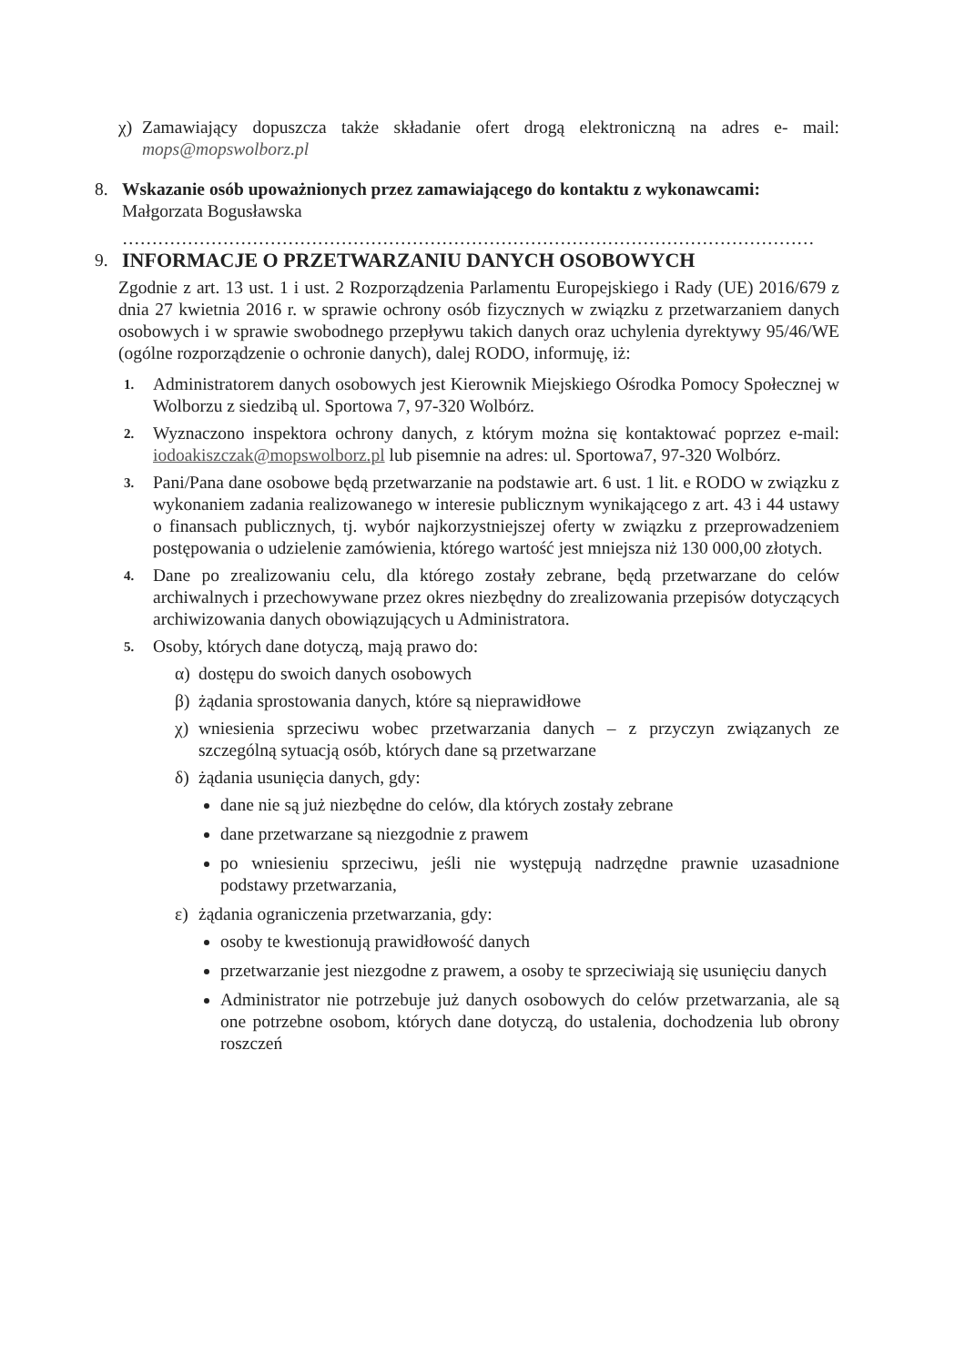χ) Zamawiający dopuszcza także składanie ofert drogą elektroniczną na adres e- mail: mops@mopswolborz.pl
8. Wskazanie osób upoważnionych przez zamawiającego do kontaktu z wykonawcami:
Małgorzata Bogusławska
………………………………………………………………………………………………………
9. INFORMACJE O PRZETWARZANIU DANYCH OSOBOWYCH
Zgodnie z art. 13 ust. 1 i ust. 2 Rozporządzenia Parlamentu Europejskiego i Rady (UE) 2016/679 z dnia 27 kwietnia 2016 r. w sprawie ochrony osób fizycznych w związku z przetwarzaniem danych osobowych i w sprawie swobodnego przepływu takich danych oraz uchylenia dyrektywy 95/46/WE (ogólne rozporządzenie o ochronie danych), dalej RODO, informuję, iż:
1.
Administratorem danych osobowych jest Kierownik Miejskiego Ośrodka Pomocy Społecznej w Wolborzu z siedzibą ul. Sportowa 7, 97-320 Wolbórz.
2.
Wyznaczono inspektora ochrony danych, z którym można się kontaktować poprzez e-mail: iodoakiszczak@mopswolborz.pl lub pisemnie na adres: ul. Sportowa7, 97-320 Wolbórz.
3.
Pani/Pana dane osobowe będą przetwarzanie na podstawie art. 6 ust. 1 lit. e RODO w związku z wykonaniem zadania realizowanego w interesie publicznym wynikającego z art. 43 i 44 ustawy o finansach publicznych, tj. wybór najkorzystniejszej oferty w związku z przeprowadzeniem postępowania o udzielenie zamówienia, którego wartość jest mniejsza niż 130 000,00 złotych.
4.
Dane po zrealizowaniu celu, dla którego zostały zebrane, będą przetwarzane do celów archiwalnych i przechowywane przez okres niezbędny do zrealizowania przepisów dotyczących archiwizowania danych obowiązujących u Administratora.
5.
Osoby, których dane dotyczą, mają prawo do:
α) dostępu do swoich danych osobowych
β) żądania sprostowania danych, które są nieprawidłowe
χ) wniesienia sprzeciwu wobec przetwarzania danych – z przyczyn związanych ze szczególną sytuacją osób, których dane są przetwarzane
δ) żądania usunięcia danych, gdy:
dane nie są już niezbędne do celów, dla których zostały zebrane
dane przetwarzane są niezgodnie z prawem
po wniesieniu sprzeciwu, jeśli nie występują nadrzędne prawnie uzasadnione podstawy przetwarzania,
ε) żądania ograniczenia przetwarzania, gdy:
osoby te kwestionują prawidłowość danych
przetwarzanie jest niezgodne z prawem, a osoby te sprzeciwiają się usunięciu danych
Administrator nie potrzebuje już danych osobowych do celów przetwarzania, ale są one potrzebne osobom, których dane dotyczą, do ustalenia, dochodzenia lub obrony roszczeń